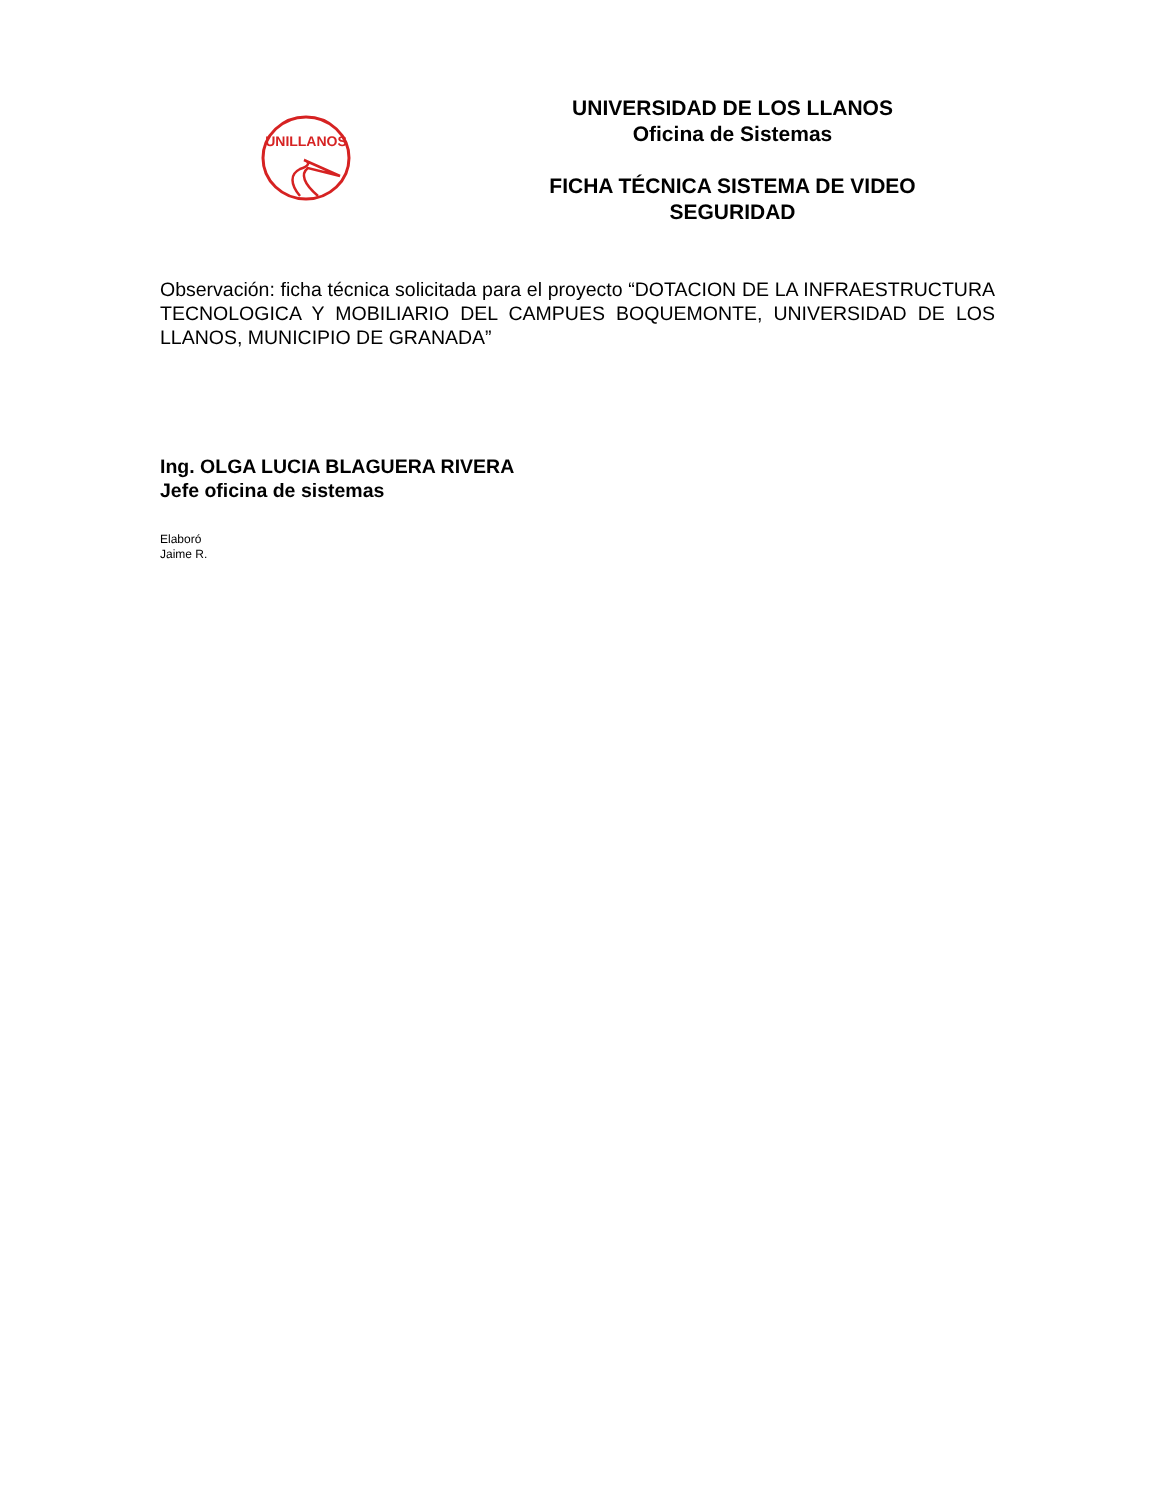UNILLANOS
UNIVERSIDAD DE LOS LLANOS
Oficina de Sistemas
FICHA TÉCNICA SISTEMA DE VIDEO
SEGURIDAD
Observación: ficha técnica solicitada para el proyecto “DOTACION DE LA INFRAESTRUCTURA TECNOLOGICA Y MOBILIARIO DEL CAMPUES BOQUEMONTE, UNIVERSIDAD DE LOS LLANOS, MUNICIPIO DE GRANADA”
Ing. OLGA LUCIA BLAGUERA RIVERA
Jefe oficina de sistemas
Elaboró
Jaime R.